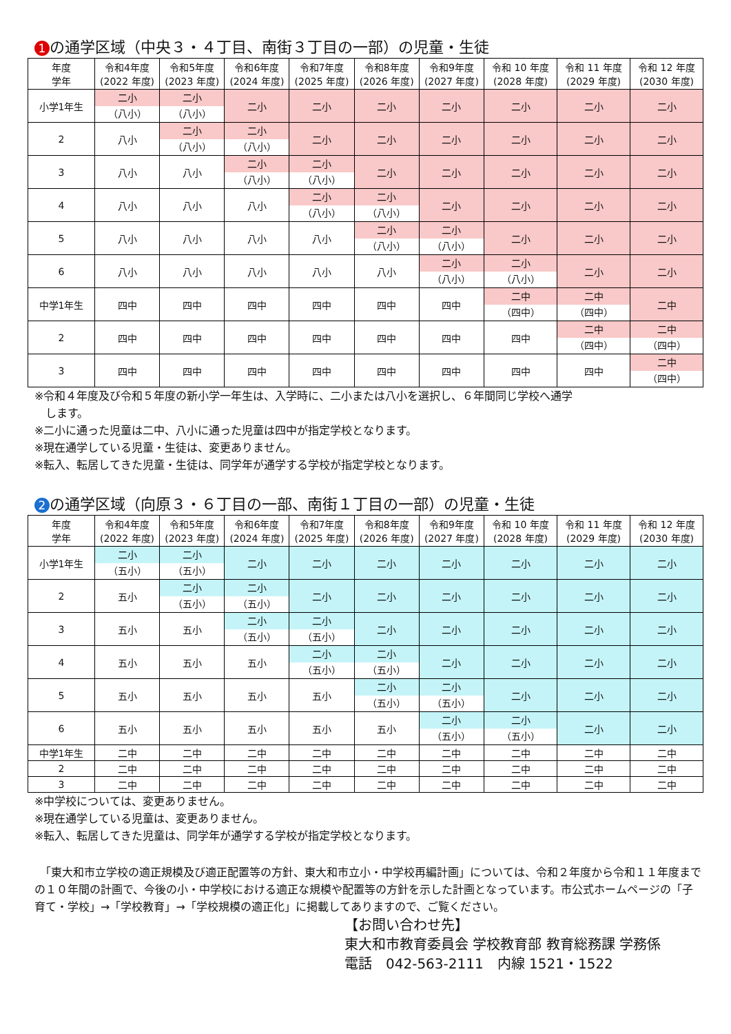1 の通学区域（中央３・４丁目、南街３丁目の一部）の児童・生徒
| 年度 学年 | 令和4年度 (2022 年度) | 令和5年度 (2023 年度) | 令和6年度 (2024 年度) | 令和7年度 (2025 年度) | 令和8年度 (2026 年度) | 令和9年度 (2027 年度) | 令和 10 年度 (2028 年度) | 令和 11 年度 (2029 年度) | 令和 12 年度 (2030 年度) |
| --- | --- | --- | --- | --- | --- | --- | --- | --- | --- |
| 小学1年生 | 二小 （八小） | 二小 （八小） | 二小 | 二小 | 二小 | 二小 | 二小 | 二小 | 二小 |
| 2 | 八小 | 二小 （八小） | 二小 （八小） | 二小 | 二小 | 二小 | 二小 | 二小 | 二小 |
| 3 | 八小 | 八小 | 二小 （八小） | 二小 （八小） | 二小 | 二小 | 二小 | 二小 | 二小 |
| 4 | 八小 | 八小 | 八小 | 二小 （八小） | 二小 （八小） | 二小 | 二小 | 二小 | 二小 |
| 5 | 八小 | 八小 | 八小 | 八小 | 二小 （八小） | 二小 （八小） | 二小 | 二小 | 二小 |
| 6 | 八小 | 八小 | 八小 | 八小 | 八小 | 二小 （八小） | 二小 （八小） | 二小 | 二小 |
| 中学1年生 | 四中 | 四中 | 四中 | 四中 | 四中 | 四中 | 二中 （四中） | 二中 （四中） | 二中 |
| 2 | 四中 | 四中 | 四中 | 四中 | 四中 | 四中 | 四中 | 二中 （四中） | 二中 （四中） |
| 3 | 四中 | 四中 | 四中 | 四中 | 四中 | 四中 | 四中 | 四中 | 二中 （四中） |
※令和４年度及び令和５年度の新小学一年生は、入学時に、二小または八小を選択し、６年間同じ学校へ通学
　します。
※二小に通った児童は二中、八小に通った児童は四中が指定学校となります。
※現在通学している児童・生徒は、変更ありません。
※転入、転居してきた児童・生徒は、同学年が通学する学校が指定学校となります。
2 の通学区域（向原３・６丁目の一部、南街１丁目の一部）の児童・生徒
| 年度 学年 | 令和4年度 (2022 年度) | 令和5年度 (2023 年度) | 令和6年度 (2024 年度) | 令和7年度 (2025 年度) | 令和8年度 (2026 年度) | 令和9年度 (2027 年度) | 令和 10 年度 (2028 年度) | 令和 11 年度 (2029 年度) | 令和 12 年度 (2030 年度) |
| --- | --- | --- | --- | --- | --- | --- | --- | --- | --- |
| 小学1年生 | 二小 （五小） | 二小 （五小） | 二小 | 二小 | 二小 | 二小 | 二小 | 二小 | 二小 |
| 2 | 五小 | 二小 （五小） | 二小 （五小） | 二小 | 二小 | 二小 | 二小 | 二小 | 二小 |
| 3 | 五小 | 五小 | 二小 （五小） | 二小 （五小） | 二小 | 二小 | 二小 | 二小 | 二小 |
| 4 | 五小 | 五小 | 五小 | 二小 （五小） | 二小 （五小） | 二小 | 二小 | 二小 | 二小 |
| 5 | 五小 | 五小 | 五小 | 五小 | 二小 （五小） | 二小 （五小） | 二小 | 二小 | 二小 |
| 6 | 五小 | 五小 | 五小 | 五小 | 五小 | 二小 （五小） | 二小 （五小） | 二小 | 二小 |
| 中学1年生 | 二中 | 二中 | 二中 | 二中 | 二中 | 二中 | 二中 | 二中 | 二中 |
| 2 | 二中 | 二中 | 二中 | 二中 | 二中 | 二中 | 二中 | 二中 | 二中 |
| 3 | 二中 | 二中 | 二中 | 二中 | 二中 | 二中 | 二中 | 二中 | 二中 |
※中学校については、変更ありません。
※現在通学している児童は、変更ありません。
※転入、転居してきた児童は、同学年が通学する学校が指定学校となります。
　「東大和市立学校の適正規模及び適正配置等の方針、東大和市立小・中学校再編計画」については、令和２年度から令和１１年度までの１０年間の計画で、今後の小・中学校における適正な規模や配置等の方針を示した計画となっています。市公式ホームページの「子育て・学校」→「学校教育」→「学校規模の適正化」に掲載してありますので、ご覧ください。
【お問い合わせ先】
東大和市教育委員会 学校教育部 教育総務課 学務係
電話　042-563-2111　内線 1521・1522